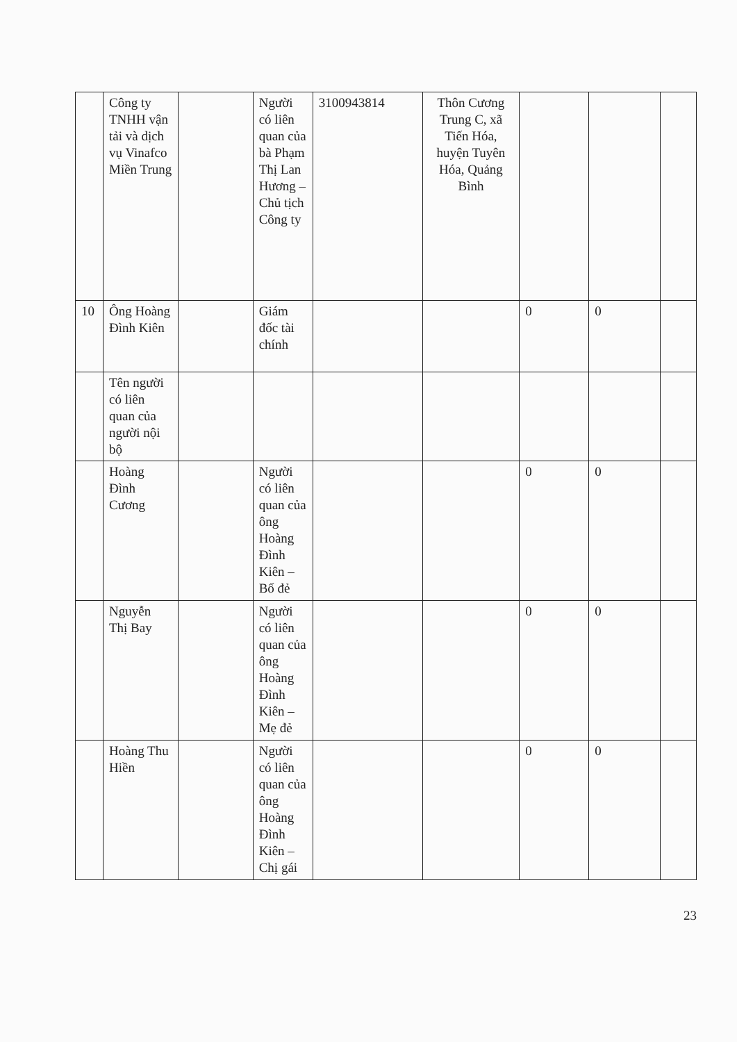| | Công ty TNHH vận tải và dịch vụ Vinafco Miền Trung | | Người có liên quan của bà Phạm Thị Lan Hương – Chủ tịch Công ty | 3100943814 | Thôn Cương Trung C, xã Tiến Hóa, huyện Tuyên Hóa, Quảng Bình | | | |
| 10 | Ông Hoàng Đình Kiên | | Giám đốc tài chính | | | 0 | 0 | |
| | Tên người có liên quan của người nội bộ | | | | | | | |
| | Hoàng Đình Cương | | Người có liên quan của ông Hoàng Đình Kiên – Bố đẻ | | | 0 | 0 | |
| | Nguyễn Thị Bay | | Người có liên quan của ông Hoàng Đình Kiên – Mẹ đẻ | | | 0 | 0 | |
| | Hoàng Thu Hiền | | Người có liên quan của ông Hoàng Đình Kiên – Chị gái | | | 0 | 0 | |
23